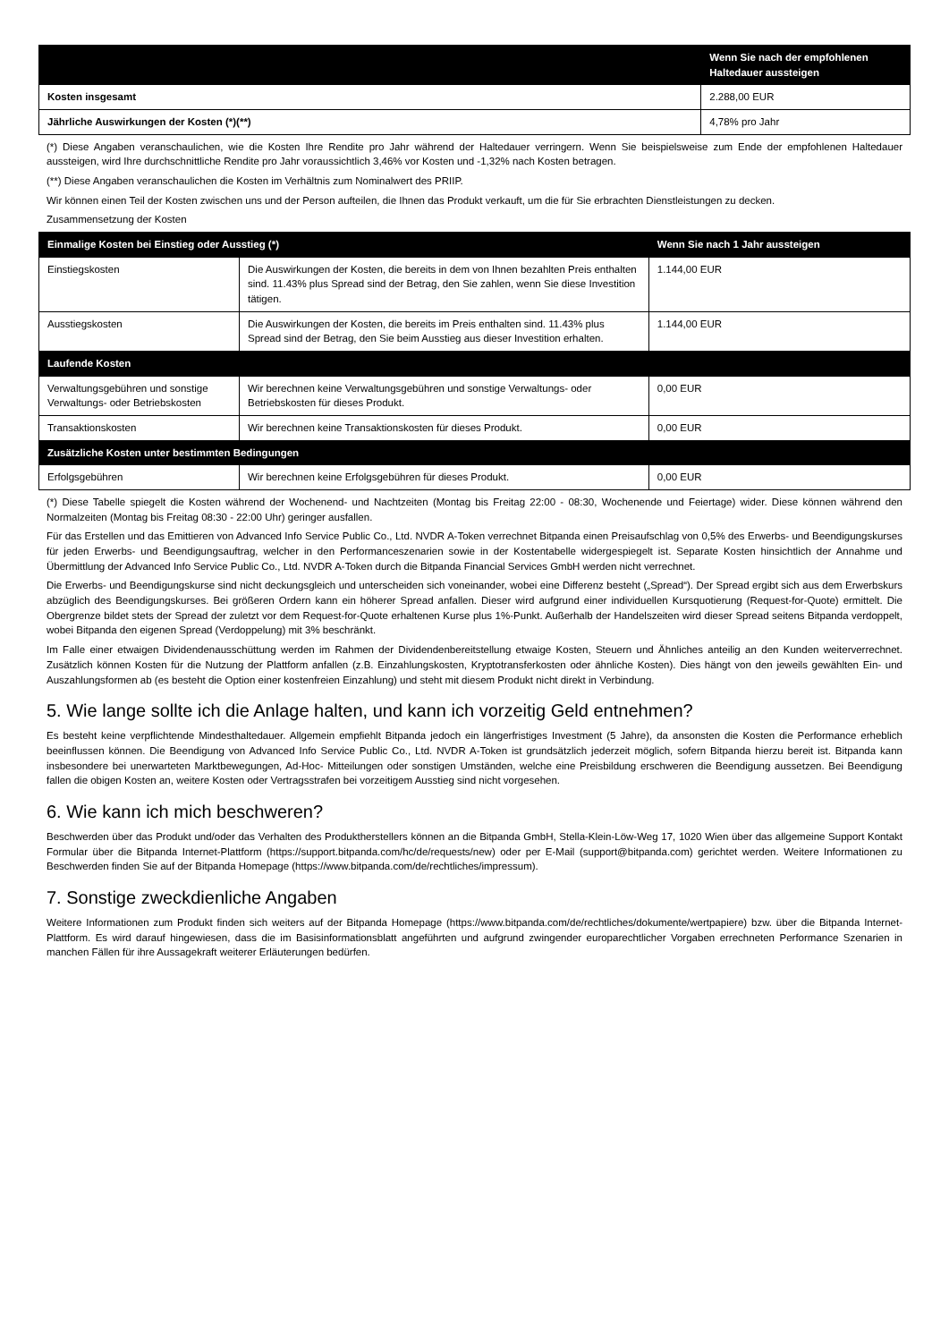| | Wenn Sie nach der empfohlenen Haltedauer aussteigen |
| --- | --- |
| Kosten insgesamt | 2.288,00 EUR |
| Jährliche Auswirkungen der Kosten (*)(**) | 4,78% pro Jahr |
(*) Diese Angaben veranschaulichen, wie die Kosten Ihre Rendite pro Jahr während der Haltedauer verringern. Wenn Sie beispielsweise zum Ende der empfohlenen Haltedauer aussteigen, wird Ihre durchschnittliche Rendite pro Jahr voraussichtlich 3,46% vor Kosten und -1,32% nach Kosten betragen.
(**) Diese Angaben veranschaulichen die Kosten im Verhältnis zum Nominalwert des PRIIP.
Wir können einen Teil der Kosten zwischen uns und der Person aufteilen, die Ihnen das Produkt verkauft, um die für Sie erbrachten Dienstleistungen zu decken.
Zusammensetzung der Kosten
| Einmalige Kosten bei Einstieg oder Ausstieg (*) | | Wenn Sie nach 1 Jahr aussteigen |
| --- | --- | --- |
| Einstiegskosten | Die Auswirkungen der Kosten, die bereits in dem von Ihnen bezahlten Preis enthalten sind. 11.43% plus Spread sind der Betrag, den Sie zahlen, wenn Sie diese Investition tätigen. | 1.144,00 EUR |
| Ausstiegskosten | Die Auswirkungen der Kosten, die bereits im Preis enthalten sind. 11.43% plus Spread sind der Betrag, den Sie beim Ausstieg aus dieser Investition erhalten. | 1.144,00 EUR |
| Laufende Kosten | | |
| Verwaltungsgebühren und sonstige Verwaltungs- oder Betriebskosten | Wir berechnen keine Verwaltungsgebühren und sonstige Verwaltungs- oder Betriebskosten für dieses Produkt. | 0,00 EUR |
| Transaktionskosten | Wir berechnen keine Transaktionskosten für dieses Produkt. | 0,00 EUR |
| Zusätzliche Kosten unter bestimmten Bedingungen | | |
| Erfolgsgebühren | Wir berechnen keine Erfolgsgebühren für dieses Produkt. | 0,00 EUR |
(*) Diese Tabelle spiegelt die Kosten während der Wochenend- und Nachtzeiten (Montag bis Freitag 22:00 - 08:30, Wochenende und Feiertage) wider. Diese können während den Normalzeiten (Montag bis Freitag 08:30 - 22:00 Uhr) geringer ausfallen.
Für das Erstellen und das Emittieren von Advanced Info Service Public Co., Ltd. NVDR A-Token verrechnet Bitpanda einen Preisaufschlag von 0,5% des Erwerbs- und Beendigungskurses für jeden Erwerbs- und Beendigungsauftrag, welcher in den Performanceszenarien sowie in der Kostentabelle widergespiegelt ist. Separate Kosten hinsichtlich der Annahme und Übermittlung der Advanced Info Service Public Co., Ltd. NVDR A-Token durch die Bitpanda Financial Services GmbH werden nicht verrechnet.
Die Erwerbs- und Beendigungskurse sind nicht deckungsgleich und unterscheiden sich voneinander, wobei eine Differenz besteht („Spread“). Der Spread ergibt sich aus dem Erwerbskurs abzüglich des Beendigungskurses. Bei größeren Ordern kann ein höherer Spread anfallen. Dieser wird aufgrund einer individuellen Kursquotierung (Request-for-Quote) ermittelt. Die Obergrenze bildet stets der Spread der zuletzt vor dem Request-for-Quote erhaltenen Kurse plus 1%-Punkt. Außerhalb der Handelszeiten wird dieser Spread seitens Bitpanda verdoppelt, wobei Bitpanda den eigenen Spread (Verdoppelung) mit 3% beschränkt.
Im Falle einer etwaigen Dividendenausschüttung werden im Rahmen der Dividendenbereitstellung etwaige Kosten, Steuern und Ähnliches anteilig an den Kunden weiterverrechnet. Zusätzlich können Kosten für die Nutzung der Plattform anfallen (z.B. Einzahlungskosten, Kryptotransferkosten oder ähnliche Kosten). Dies hängt von den jeweils gewählten Ein- und Auszahlungsformen ab (es besteht die Option einer kostenfreien Einzahlung) und steht mit diesem Produkt nicht direkt in Verbindung.
5. Wie lange sollte ich die Anlage halten, und kann ich vorzeitig Geld entnehmen?
Es besteht keine verpflichtende Mindesthaltedauer. Allgemein empfiehlt Bitpanda jedoch ein längerfristiges Investment (5 Jahre), da ansonsten die Kosten die Performance erheblich beeinflussen können. Die Beendigung von Advanced Info Service Public Co., Ltd. NVDR A-Token ist grundsätzlich jederzeit möglich, sofern Bitpanda hierzu bereit ist. Bitpanda kann insbesondere bei unerwarteten Marktbewegungen, Ad-Hoc- Mitteilungen oder sonstigen Umständen, welche eine Preisbildung erschweren die Beendigung aussetzen. Bei Beendigung fallen die obigen Kosten an, weitere Kosten oder Vertragsstrafen bei vorzeitigem Ausstieg sind nicht vorgesehen.
6. Wie kann ich mich beschweren?
Beschwerden über das Produkt und/oder das Verhalten des Produktherstellers können an die Bitpanda GmbH, Stella-Klein-Löw-Weg 17, 1020 Wien über das allgemeine Support Kontakt Formular über die Bitpanda Internet-Plattform (https://support.bitpanda.com/hc/de/requests/new) oder per E-Mail (support@bitpanda.com) gerichtet werden. Weitere Informationen zu Beschwerden finden Sie auf der Bitpanda Homepage (https://www.bitpanda.com/de/rechtliches/impressum).
7. Sonstige zweckdienliche Angaben
Weitere Informationen zum Produkt finden sich weiters auf der Bitpanda Homepage (https://www.bitpanda.com/de/rechtliches/dokumente/wertpapiere) bzw. über die Bitpanda Internet-Plattform. Es wird darauf hingewiesen, dass die im Basisinformationsblatt angeführten und aufgrund zwingender europarechtlicher Vorgaben errechneten Performance Szenarien in manchen Fällen für ihre Aussagekraft weiterer Erläuterungen bedürfen.